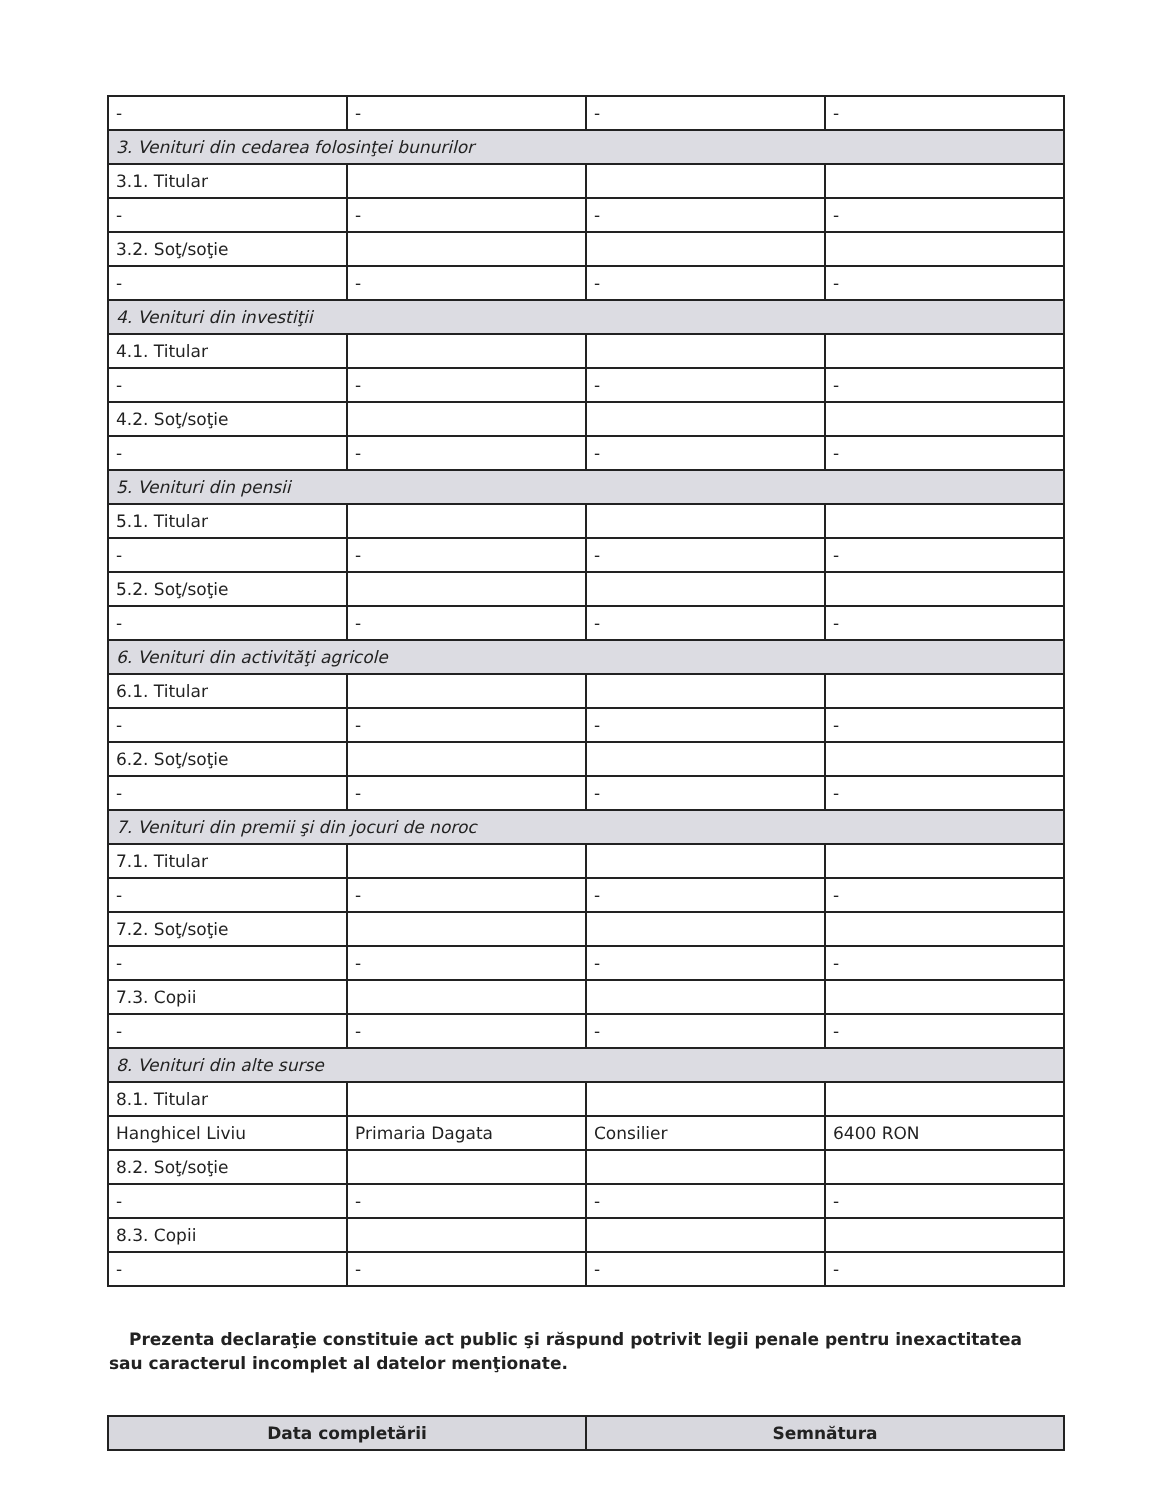| - | - | - | - |
| 3. Venituri din cedarea folosinţei bunurilor | | | |
| 3.1. Titular | | | |
| - | - | - | - |
| 3.2. Soţ/soţie | | | |
| - | - | - | - |
| 4. Venituri din investiţii | | | |
| 4.1. Titular | | | |
| - | - | - | - |
| 4.2. Soţ/soţie | | | |
| - | - | - | - |
| 5. Venituri din pensii | | | |
| 5.1. Titular | | | |
| - | - | - | - |
| 5.2. Soţ/soţie | | | |
| - | - | - | - |
| 6. Venituri din activităţi agricole | | | |
| 6.1. Titular | | | |
| - | - | - | - |
| 6.2. Soţ/soţie | | | |
| - | - | - | - |
| 7. Venituri din premii şi din jocuri de noroc | | | |
| 7.1. Titular | | | |
| - | - | - | - |
| 7.2. Soţ/soţie | | | |
| - | - | - | - |
| 7.3. Copii | | | |
| - | - | - | - |
| 8. Venituri din alte surse | | | |
| 8.1. Titular | | | |
| Hanghicel Liviu | Primaria Dagata | Consilier | 6400 RON |
| 8.2. Soţ/soţie | | | |
| - | - | - | - |
| 8.3. Copii | | | |
| - | - | - | - |
Prezenta declaraţie constituie act public şi răspund potrivit legii penale pentru inexactitatea sau caracterul incomplet al datelor menţionate.
| Data completării | Semnătura |